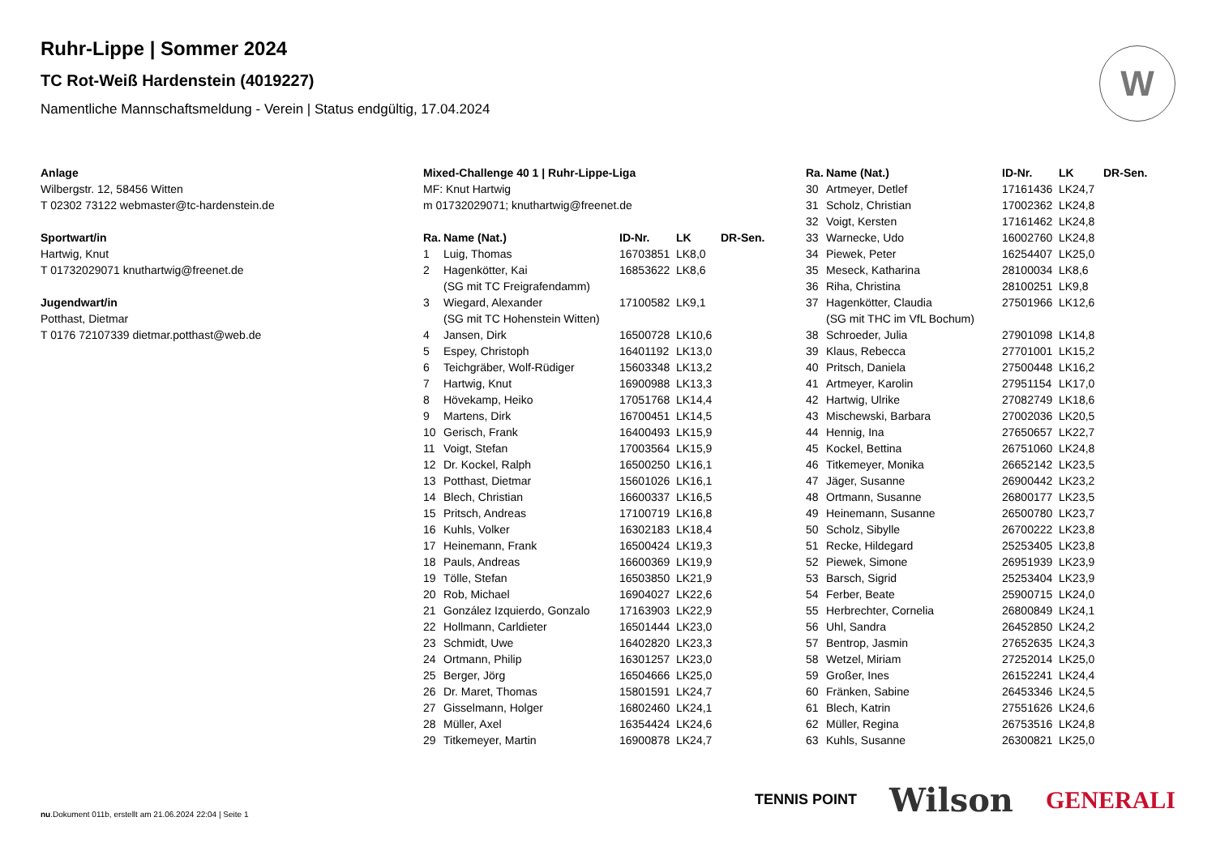W
Ruhr-Lippe | Sommer 2024
TC Rot-Weiß Hardenstein (4019227)
Namentliche Mannschaftsmeldung - Verein | Status endgültig, 17.04.2024
Anlage
Wilbergstr. 12, 58456 Witten
T 02302 73122 webmaster@tc-hardenstein.de
Sportwart/in
Hartwig, Knut
T 01732029071 knuthartwig@freenet.de
Jugendwart/in
Potthast, Dietmar
T 0176 72107339 dietmar.potthast@web.de
Mixed-Challenge 40 1 | Ruhr-Lippe-Liga
MF: Knut Hartwig
m 01732029071; knuthartwig@freenet.de
| Ra. | Name (Nat.) | ID-Nr. | LK | DR-Sen. |
| --- | --- | --- | --- | --- |
| 1 | Luig, Thomas | 16703851 | LK8,0 | |
| 2 | Hagenkötter, Kai (SG mit TC Freigrafendamm) | 16853622 | LK8,6 | |
| 3 | Wiegard, Alexander (SG mit TC Hohenstein Witten) | 17100582 | LK9,1 | |
| 4 | Jansen, Dirk | 16500728 | LK10,6 | |
| 5 | Espey, Christoph | 16401192 | LK13,0 | |
| 6 | Teichgräber, Wolf-Rüdiger | 15603348 | LK13,2 | |
| 7 | Hartwig, Knut | 16900988 | LK13,3 | |
| 8 | Hövekamp, Heiko | 17051768 | LK14,4 | |
| 9 | Martens, Dirk | 16700451 | LK14,5 | |
| 10 | Gerisch, Frank | 16400493 | LK15,9 | |
| 11 | Voigt, Stefan | 17003564 | LK15,9 | |
| 12 | Dr. Kockel, Ralph | 16500250 | LK16,1 | |
| 13 | Potthast, Dietmar | 15601026 | LK16,1 | |
| 14 | Blech, Christian | 16600337 | LK16,5 | |
| 15 | Pritsch, Andreas | 17100719 | LK16,8 | |
| 16 | Kuhls, Volker | 16302183 | LK18,4 | |
| 17 | Heinemann, Frank | 16500424 | LK19,3 | |
| 18 | Pauls, Andreas | 16600369 | LK19,9 | |
| 19 | Tölle, Stefan | 16503850 | LK21,9 | |
| 20 | Rob, Michael | 16904027 | LK22,6 | |
| 21 | González Izquierdo, Gonzalo | 17163903 | LK22,9 | |
| 22 | Hollmann, Carldieter | 16501444 | LK23,0 | |
| 23 | Schmidt, Uwe | 16402820 | LK23,3 | |
| 24 | Ortmann, Philip | 16301257 | LK23,0 | |
| 25 | Berger, Jörg | 16504666 | LK25,0 | |
| 26 | Dr. Maret, Thomas | 15801591 | LK24,7 | |
| 27 | Gisselmann, Holger | 16802460 | LK24,1 | |
| 28 | Müller, Axel | 16354424 | LK24,6 | |
| 29 | Titkemeyer, Martin | 16900878 | LK24,7 | |
| Ra. | Name (Nat.) | ID-Nr. | LK | DR-Sen. |
| --- | --- | --- | --- | --- |
| 30 | Artmeyer, Detlef | 17161436 | LK24,7 | |
| 31 | Scholz, Christian | 17002362 | LK24,8 | |
| 32 | Voigt, Kersten | 17161462 | LK24,8 | |
| 33 | Warnecke, Udo | 16002760 | LK24,8 | |
| 34 | Piewek, Peter | 16254407 | LK25,0 | |
| 35 | Meseck, Katharina | 28100034 | LK8,6 | |
| 36 | Riha, Christina | 28100251 | LK9,8 | |
| 37 | Hagenkötter, Claudia (SG mit THC im VfL Bochum) | 27501966 | LK12,6 | |
| 38 | Schroeder, Julia | 27901098 | LK14,8 | |
| 39 | Klaus, Rebecca | 27701001 | LK15,2 | |
| 40 | Pritsch, Daniela | 27500448 | LK16,2 | |
| 41 | Artmeyer, Karolin | 27951154 | LK17,0 | |
| 42 | Hartwig, Ulrike | 27082749 | LK18,6 | |
| 43 | Mischewski, Barbara | 27002036 | LK20,5 | |
| 44 | Hennig, Ina | 27650657 | LK22,7 | |
| 45 | Kockel, Bettina | 26751060 | LK24,8 | |
| 46 | Titkemeyer, Monika | 26652142 | LK23,5 | |
| 47 | Jäger, Susanne | 26900442 | LK23,2 | |
| 48 | Ortmann, Susanne | 26800177 | LK23,5 | |
| 49 | Heinemann, Susanne | 26500780 | LK23,7 | |
| 50 | Scholz, Sibylle | 26700222 | LK23,8 | |
| 51 | Recke, Hildegard | 25253405 | LK23,8 | |
| 52 | Piewek, Simone | 26951939 | LK23,9 | |
| 53 | Barsch, Sigrid | 25253404 | LK23,9 | |
| 54 | Ferber, Beate | 25900715 | LK24,0 | |
| 55 | Herbrechter, Cornelia | 26800849 | LK24,1 | |
| 56 | Uhl, Sandra | 26452850 | LK24,2 | |
| 57 | Bentrop, Jasmin | 27652635 | LK24,3 | |
| 58 | Wetzel, Miriam | 27252014 | LK25,0 | |
| 59 | Großer, Ines | 26152241 | LK24,4 | |
| 60 | Fränken, Sabine | 26453346 | LK24,5 | |
| 61 | Blech, Katrin | 27551626 | LK24,6 | |
| 62 | Müller, Regina | 26753516 | LK24,8 | |
| 63 | Kuhls, Susanne | 26300821 | LK25,0 | |
nu.Dokument 011b, erstellt am 21.06.2024 22:04 | Seite 1
TENNIS POINT Wilson GENERALI